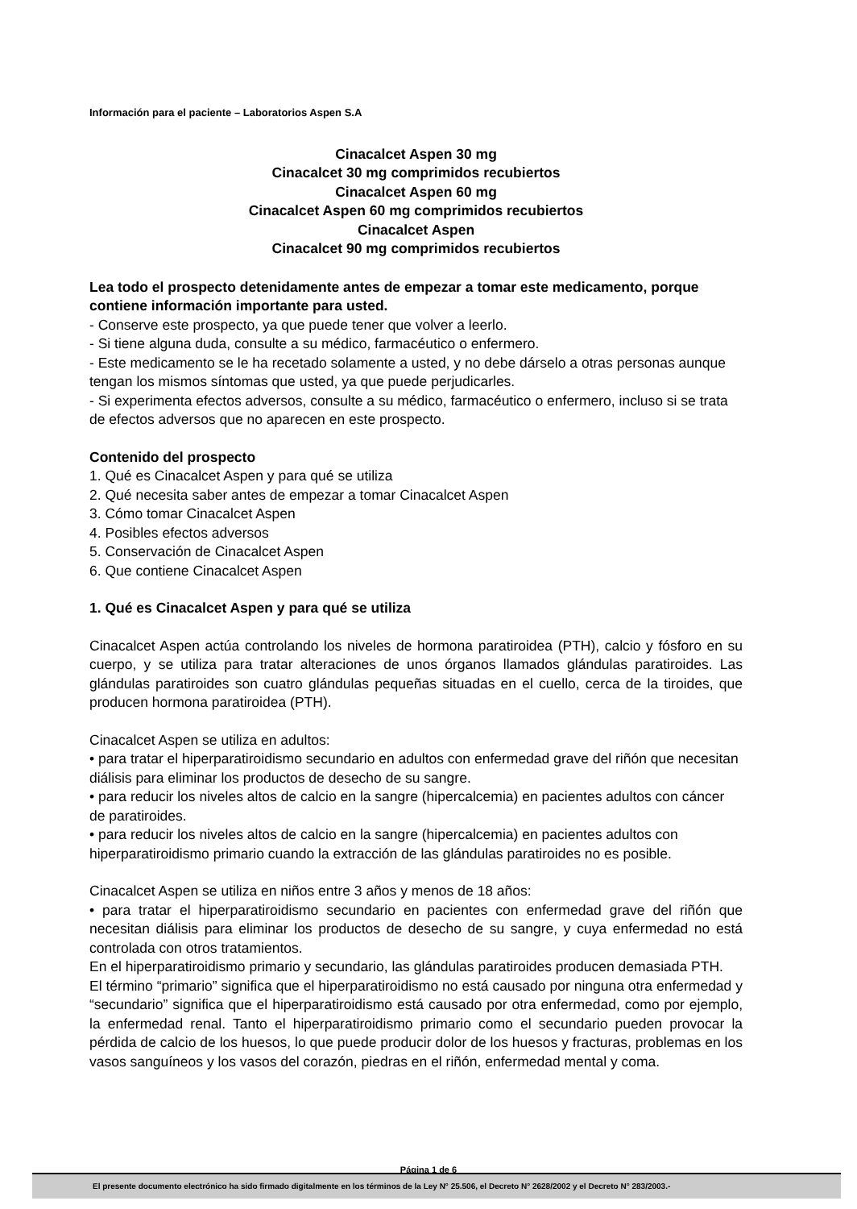Información para el paciente – Laboratorios Aspen S.A
Cinacalcet Aspen 30 mg
Cinacalcet 30 mg comprimidos recubiertos
Cinacalcet Aspen 60 mg
Cinacalcet Aspen 60 mg comprimidos recubiertos
Cinacalcet Aspen
Cinacalcet 90 mg comprimidos recubiertos
Lea todo el prospecto detenidamente antes de empezar a tomar este medicamento, porque contiene información importante para usted.
- Conserve este prospecto, ya que puede tener que volver a leerlo.
- Si tiene alguna duda, consulte a su médico, farmacéutico o enfermero.
- Este medicamento se le ha recetado solamente a usted, y no debe dárselo a otras personas aunque tengan los mismos síntomas que usted, ya que puede perjudicarles.
- Si experimenta efectos adversos, consulte a su médico, farmacéutico o enfermero, incluso si se trata de efectos adversos que no aparecen en este prospecto.
Contenido del prospecto
1. Qué es Cinacalcet Aspen y para qué se utiliza
2. Qué necesita saber antes de empezar a tomar Cinacalcet Aspen
3. Cómo tomar Cinacalcet Aspen
4. Posibles efectos adversos
5. Conservación de Cinacalcet Aspen
6. Que contiene Cinacalcet Aspen
1. Qué es Cinacalcet Aspen y para qué se utiliza
Cinacalcet Aspen actúa controlando los niveles de hormona paratiroidea (PTH), calcio y fósforo en su cuerpo, y se utiliza para tratar alteraciones de unos órganos llamados glándulas paratiroides. Las glándulas paratiroides son cuatro glándulas pequeñas situadas en el cuello, cerca de la tiroides, que producen hormona paratiroidea (PTH).
Cinacalcet Aspen se utiliza en adultos:
• para tratar el hiperparatiroidismo secundario en adultos con enfermedad grave del riñón que necesitan diálisis para eliminar los productos de desecho de su sangre.
• para reducir los niveles altos de calcio en la sangre (hipercalcemia) en pacientes adultos con cáncer de paratiroides.
• para reducir los niveles altos de calcio en la sangre (hipercalcemia) en pacientes adultos con hiperparatiroidismo primario cuando la extracción de las glándulas paratiroides no es posible.
Cinacalcet Aspen se utiliza en niños entre 3 años y menos de 18 años:
• para tratar el hiperparatiroidismo secundario en pacientes con enfermedad grave del riñón que necesitan diálisis para eliminar los productos de desecho de su sangre, y cuya enfermedad no está controlada con otros tratamientos.
En el hiperparatiroidismo primario y secundario, las glándulas paratiroides producen demasiada PTH.
El término “primario” significa que el hiperparatiroidismo no está causado por ninguna otra enfermedad y “secundario” significa que el hiperparatiroidismo está causado por otra enfermedad, como por ejemplo, la enfermedad renal. Tanto el hiperparatiroidismo primario como el secundario pueden provocar la pérdida de calcio de los huesos, lo que puede producir dolor de los huesos y fracturas, problemas en los vasos sanguíneos y los vasos del corazón, piedras en el riñón, enfermedad mental y coma.
Página 1 de 6
El presente documento electrónico ha sido firmado digitalmente en los términos de la Ley N° 25.506, el Decreto N° 2628/2002 y el Decreto N° 283/2003.-